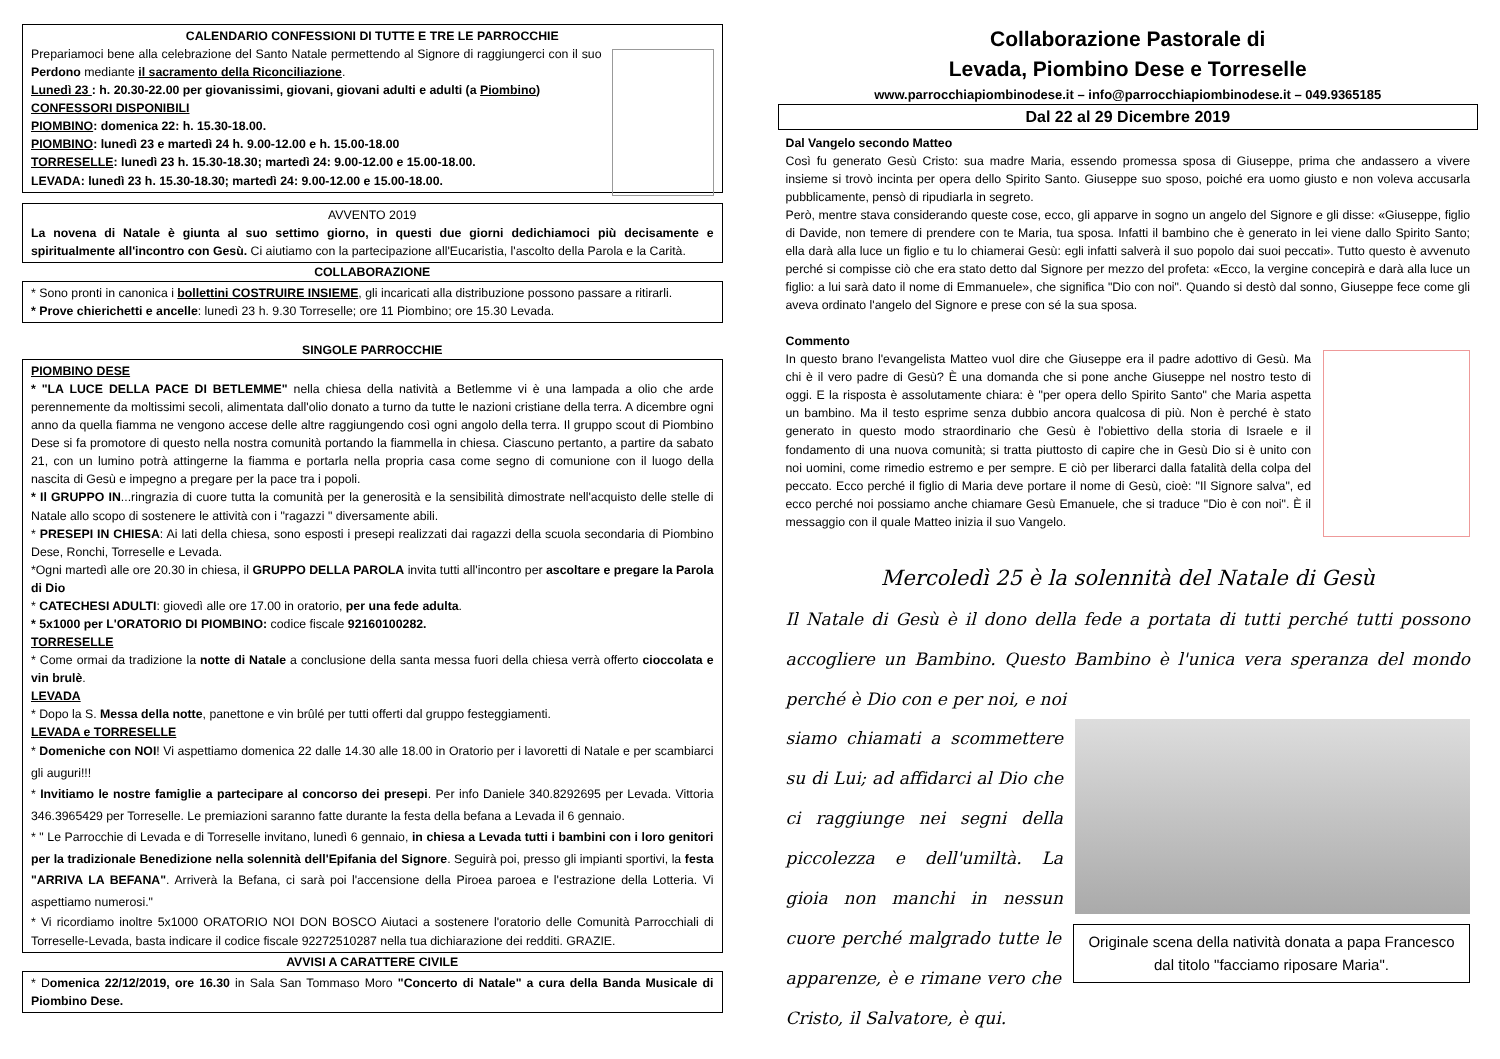CALENDARIO CONFESSIONI DI TUTTE E TRE LE PARROCCHIE
Prepariamoci bene alla celebrazione del Santo Natale permettendo al Signore di raggiungerci con il suo Perdono mediante il sacramento della Riconciliazione.
Lunedì 23 : h. 20.30-22.00 per giovanissimi, giovani, giovani adulti e adulti (a Piombino)
CONFESSORI DISPONIBILI
PIOMBINO: domenica 22: h. 15.30-18.00.
PIOMBINO: lunedì 23 e martedì 24 h. 9.00-12.00 e h. 15.00-18.00
TORRESELLE: lunedì 23 h. 15.30-18.30; martedì 24: 9.00-12.00 e 15.00-18.00.
LEVADA: lunedì 23 h. 15.30-18.30; martedì 24: 9.00-12.00 e 15.00-18.00.
AVVENTO 2019
La novena di Natale è giunta al suo settimo giorno, in questi due giorni dedichiamoci più decisamente e spiritualmente all'incontro con Gesù. Ci aiutiamo con la partecipazione all'Eucaristia, l'ascolto della Parola e la Carità.
COLLABORAZIONE
* Sono pronti in canonica i bollettini COSTRUIRE INSIEME, gli incaricati alla distribuzione possono passare a ritirarli.
* Prove chierichetti e ancelle: lunedì 23 h. 9.30 Torreselle; ore 11 Piombino; ore 15.30 Levada.
SINGOLE PARROCCHIE
PIOMBINO DESE
* "LA LUCE DELLA PACE DI BETLEMME" nella chiesa della natività a Betlemme vi è una lampada a olio che arde perennemente da moltissimi secoli, alimentata dall'olio donato a turno da tutte le nazioni cristiane della terra. A dicembre ogni anno da quella fiamma ne vengono accese delle altre raggiungendo così ogni angolo della terra. Il gruppo scout di Piombino Dese si fa promotore di questo nella nostra comunità portando la fiammella in chiesa. Ciascuno pertanto, a partire da sabato 21, con un lumino potrà attingerne la fiamma e portarla nella propria casa come segno di comunione con il luogo della nascita di Gesù e impegno a pregare per la pace tra i popoli.
* Il GRUPPO IN...ringrazia di cuore tutta la comunità per la generosità e la sensibilità dimostrate nell'acquisto delle stelle di Natale allo scopo di sostenere le attività con i "ragazzi " diversamente abili.
* PRESEPI IN CHIESA: Ai lati della chiesa, sono esposti i presepi realizzati dai ragazzi della scuola secondaria di Piombino Dese, Ronchi, Torreselle e Levada.
*Ogni martedì alle ore 20.30 in chiesa, il GRUPPO DELLA PAROLA invita tutti all'incontro per ascoltare e pregare la Parola di Dio
* CATECHESI ADULTI: giovedì alle ore 17.00 in oratorio, per una fede adulta.
* 5x1000 per L'ORATORIO DI PIOMBINO: codice fiscale 92160100282.
TORRESELLE
* Come ormai da tradizione la notte di Natale a conclusione della santa messa fuori della chiesa verrà offerto cioccolata e vin brulè.
LEVADA
* Dopo la S. Messa della notte, panettone e vin brûlé per tutti offerti dal gruppo festeggiamenti.
LEVADA e TORRESELLE
* Domeniche con NOI! Vi aspettiamo domenica 22 dalle 14.30 alle 18.00 in Oratorio per i lavoretti di Natale e per scambiarci gli auguri!!!
* Invitiamo le nostre famiglie a partecipare al concorso dei presepi. Per info Daniele 340.8292695 per Levada. Vittoria 346.3965429 per Torreselle. Le premiazioni saranno fatte durante la festa della befana a Levada il 6 gennaio.
* " Le Parrocchie di Levada e di Torreselle invitano, lunedì 6 gennaio, in chiesa a Levada tutti i bambini con i loro genitori per la tradizionale Benedizione nella solennità dell'Epifania del Signore. Seguirà poi, presso gli impianti sportivi, la festa "ARRIVA LA BEFANA". Arriverà la Befana, ci sarà poi l'accensione della Piroea paroea e l'estrazione della Lotteria. Vi aspettiamo numerosi."
* Vi ricordiamo inoltre 5x1000 ORATORIO NOI DON BOSCO Aiutaci a sostenere l'oratorio delle Comunità Parrocchiali di Torreselle-Levada, basta indicare il codice fiscale 92272510287 nella tua dichiarazione dei redditi. GRAZIE.
AVVISI A CARATTERE CIVILE
* Domenica 22/12/2019, ore 16.30 in Sala San Tommaso Moro "Concerto di Natale" a cura della Banda Musicale di Piombino Dese.
Collaborazione Pastorale di
Levada, Piombino Dese e Torreselle
www.parrocchiapiombinodese.it – info@parrocchiapiombinodese.it – 049.9365185
Dal 22 al 29 Dicembre 2019
Dal Vangelo secondo Matteo
Così fu generato Gesù Cristo: sua madre Maria, essendo promessa sposa di Giuseppe, prima che andassero a vivere insieme si trovò incinta per opera dello Spirito Santo. Giuseppe suo sposo, poiché era uomo giusto e non voleva accusarla pubblicamente, pensò di ripudiarla in segreto.
Però, mentre stava considerando queste cose, ecco, gli apparve in sogno un angelo del Signore e gli disse: «Giuseppe, figlio di Davide, non temere di prendere con te Maria, tua sposa. Infatti il bambino che è generato in lei viene dallo Spirito Santo; ella darà alla luce un figlio e tu lo chiamerai Gesù: egli infatti salverà il suo popolo dai suoi peccati». Tutto questo è avvenuto perché si compisse ciò che era stato detto dal Signore per mezzo del profeta: «Ecco, la vergine concepirà e darà alla luce un figlio: a lui sarà dato il nome di Emmanuele», che significa "Dio con noi". Quando si destò dal sonno, Giuseppe fece come gli aveva ordinato l'angelo del Signore e prese con sé la sua sposa.
Commento
In questo brano l'evangelista Matteo vuol dire che Giuseppe era il padre adottivo di Gesù. Ma chi è il vero padre di Gesù? È una domanda che si pone anche Giuseppe nel nostro testo di oggi. E la risposta è assolutamente chiara: è "per opera dello Spirito Santo" che Maria aspetta un bambino. Ma il testo esprime senza dubbio ancora qualcosa di più. Non è perché è stato generato in questo modo straordinario che Gesù è l'obiettivo della storia di Israele e il fondamento di una nuova comunità; si tratta piuttosto di capire che in Gesù Dio si è unito con noi uomini, come rimedio estremo e per sempre. E ciò per liberarci dalla fatalità della colpa del peccato. Ecco perché il figlio di Maria deve portare il nome di Gesù, cioè: "Il Signore salva", ed ecco perché noi possiamo anche chiamare Gesù Emanuele, che si traduce "Dio è con noi". È il messaggio con il quale Matteo inizia il suo Vangelo.
Mercoledì 25 è la solennità del Natale di Gesù
Il Natale di Gesù è il dono della fede a portata di tutti perché tutti possono accogliere un Bambino. Questo Bambino è l'unica vera speranza del mondo perché è Dio con e per noi, e noi
Originale scena della natività donata a papa Francesco dal titolo "facciamo riposare Maria".
siamo chiamati a scommettere su di Lui; ad affidarci al Dio che ci raggiunge nei segni della piccolezza e dell'umiltà. La gioia non manchi in nessun cuore perché malgrado tutte le apparenze, è e rimane vero che Cristo, il Salvatore, è qui.